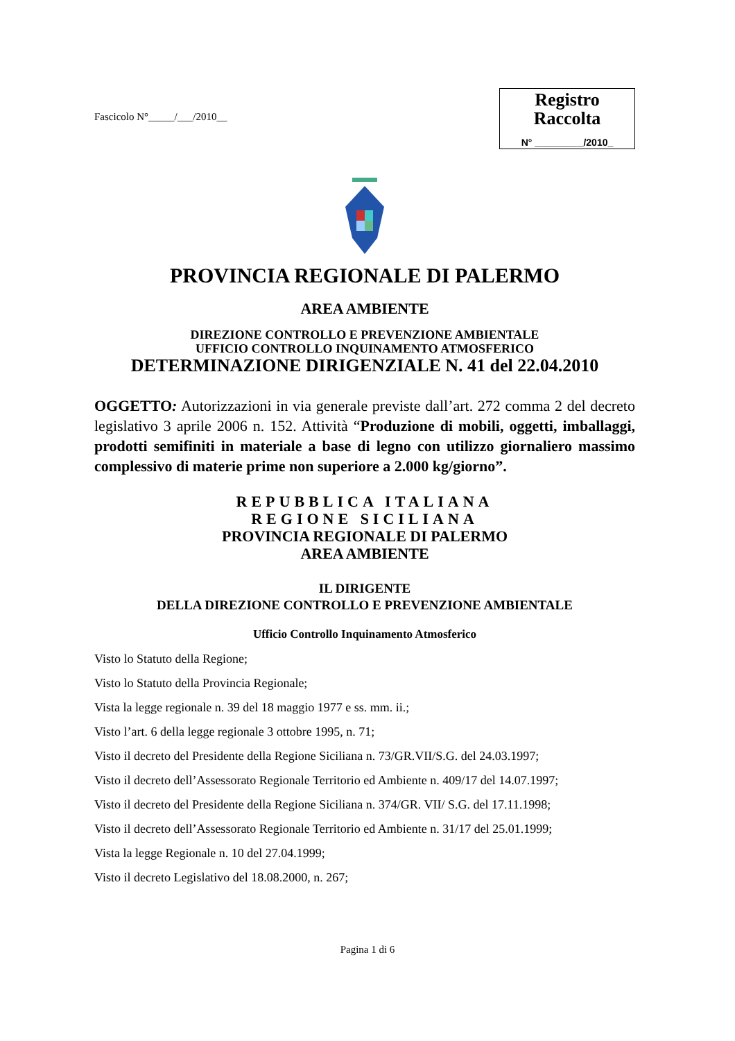Fascicolo N°_____/___/2010__
Registro
Raccolta
N° _________/2010_
PROVINCIA REGIONALE DI PALERMO
AREA AMBIENTE
DIREZIONE CONTROLLO E PREVENZIONE AMBIENTALE
UFFICIO CONTROLLO INQUINAMENTO ATMOSFERICO
DETERMINAZIONE DIRIGENZIALE N. 41 del 22.04.2010
OGGETTO: Autorizzazioni in via generale previste dall’art. 272 comma 2 del decreto legislativo 3 aprile 2006 n. 152. Attività “Produzione di mobili, oggetti, imballaggi, prodotti semifiniti in materiale a base di legno con utilizzo giornaliero massimo complessivo di materie prime non superiore a 2.000 kg/giorno”.
REPUBBLICA ITALIANA
REGIONE SICILIANA
PROVINCIA REGIONALE DI PALERMO
AREA AMBIENTE
IL DIRIGENTE
DELLA DIREZIONE CONTROLLO E PREVENZIONE AMBIENTALE
Ufficio Controllo Inquinamento Atmosferico
Visto lo Statuto della Regione;
Visto lo Statuto della Provincia Regionale;
Vista la legge regionale n. 39 del 18 maggio 1977 e ss. mm. ii.;
Visto l’art. 6 della legge regionale 3 ottobre 1995, n. 71;
Visto il decreto del Presidente della Regione Siciliana n. 73/GR.VII/S.G. del 24.03.1997;
Visto il decreto dell’Assessorato Regionale Territorio ed Ambiente n. 409/17 del 14.07.1997;
Visto il decreto del Presidente della Regione Siciliana n. 374/GR. VII/ S.G. del 17.11.1998;
Visto il decreto dell’Assessorato Regionale Territorio ed Ambiente n. 31/17 del 25.01.1999;
Vista la legge Regionale n. 10 del 27.04.1999;
Visto il decreto Legislativo del 18.08.2000, n. 267;
Pagina 1 di 6